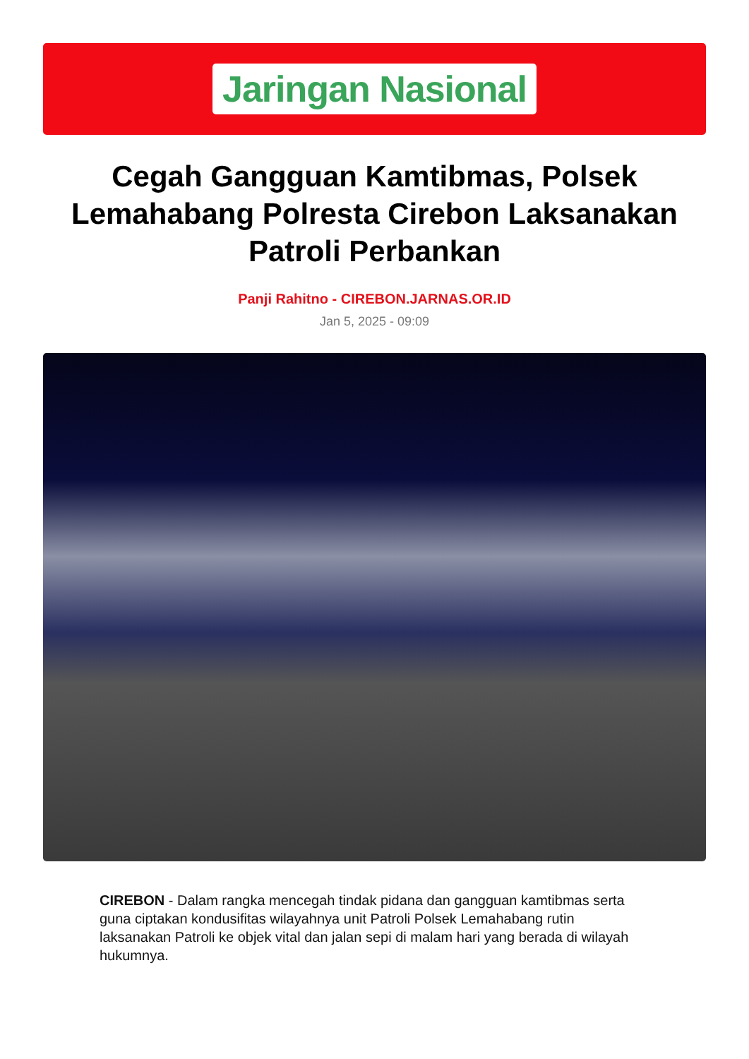Jaringan Nasional
Cegah Gangguan Kamtibmas, Polsek Lemahabang Polresta Cirebon Laksanakan Patroli Perbankan
Panji Rahitno - CIREBON.JARNAS.OR.ID
Jan 5, 2025 - 09:09
CIREBON - Dalam rangka mencegah tindak pidana dan gangguan kamtibmas serta guna ciptakan kondusifitas wilayahnya unit Patroli Polsek Lemahabang rutin laksanakan Patroli ke objek vital dan jalan sepi di malam hari yang berada di wilayah hukumnya.